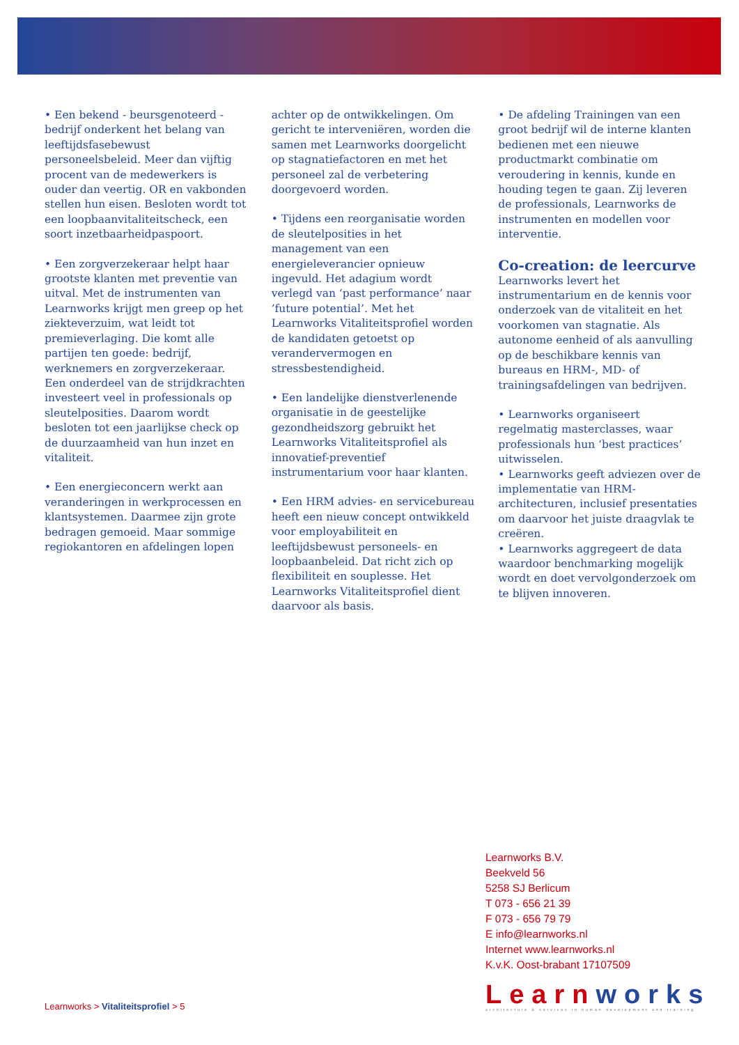• Een bekend - beursgenoteerd - bedrijf onderkent het belang van leeftijdsfasebewust personeelsbeleid. Meer dan vijftig procent van de medewerkers is ouder dan veertig. OR en vakbonden stellen hun eisen. Besloten wordt tot een loopbaanvitaliteitscheck, een soort inzetbaarheidpaspoort.
• Een zorgverzekeraar helpt haar grootste klanten met preventie van uitval. Met de instrumenten van Learnworks krijgt men greep op het ziekteverzuim, wat leidt tot premieverlaging. Die komt alle partijen ten goede: bedrijf, werknemers en zorgverzekeraar.
Een onderdeel van de strijdkrachten investeert veel in professionals op sleutelposities. Daarom wordt besloten tot een jaarlijkse check op de duurzaamheid van hun inzet en vitaliteit.
• Een energieconcern werkt aan veranderingen in werkprocessen en klantsystemen. Daarmee zijn grote bedragen gemoeid. Maar sommige regiokantoren en afdelingen lopen
achter op de ontwikkelingen. Om gericht te interveniëren, worden die samen met Learnworks doorgelicht op stagnatiefactoren en met het personeel zal de verbetering doorgevoerd worden.
• Tijdens een reorganisatie worden de sleutelposities in het management van een energieleverancier opnieuw ingevuld. Het adagium wordt verlegd van ‘past performance’ naar ’future potential’. Met het Learnworks Vitaliteitsprofiel worden de kandidaten getoetst op verandervermogen en stressbestendigheid.
• Een landelijke dienstverlenende organisatie in de geestelijke gezondheidszorg gebruikt het Learnworks Vitaliteitsprofiel als innovatief-preventief instrumentarium voor haar klanten.
• Een HRM advies- en servicebureau heeft een nieuw concept ontwikkeld voor employabiliteit en leeftijdsbewust personeels- en loopbaanbeleid. Dat richt zich op flexibiliteit en souplesse. Het Learnworks Vitaliteitsprofiel dient daarvoor als basis.
• De afdeling Trainingen van een groot bedrijf wil de interne klanten bedienen met een nieuwe productmarkt combinatie om veroudering in kennis, kunde en houding tegen te gaan. Zij leveren de professionals, Learnworks de instrumenten en modellen voor interventie.
Co-creation: de leercurve
Learnworks levert het instrumentarium en de kennis voor onderzoek van de vitaliteit en het voorkomen van stagnatie. Als autonome eenheid of als aanvulling op de beschikbare kennis van bureaus en HRM-, MD- of trainingsafdelingen van bedrijven.
• Learnworks organiseert regelmatig masterclasses, waar professionals hun ‘best practices’ uitwisselen.
• Learnworks geeft adviezen over de implementatie van HRM-architecturen, inclusief presentaties om daarvoor het juiste draagvlak te creëren.
• Learnworks aggregeert de data waardoor benchmarking mogelijk wordt en doet vervolgonderzoek om te blijven innoveren.
Learnworks B.V.
Beekveld 56
5258 SJ Berlicum
T 073 - 656 21 39
F 073 - 656 79 79
E info@learnworks.nl
Internet www.learnworks.nl
K.v.K. Oost-brabant 17107509
Learn works
architecture & services in human development and training
Learnworks > Vitaliteitsprofiel > 5